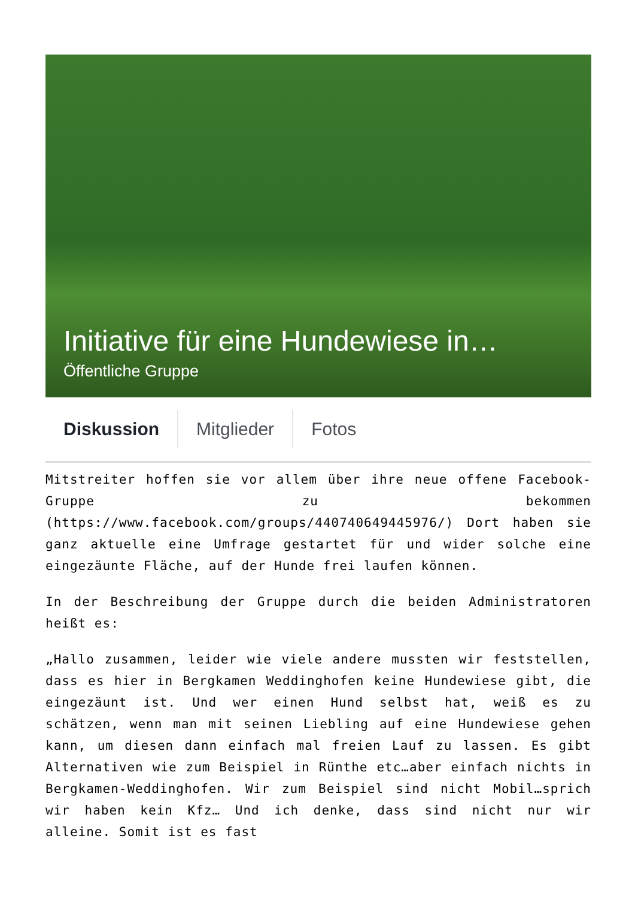Initiative für eine Hundewiese in…
Öffentliche Gruppe
Diskussion Mitglieder Fotos
Mitstreiter hoffen sie vor allem über ihre neue offene Facebook-Gruppe zu bekommen (https://www.facebook.com/groups/440740649445976/) Dort haben sie ganz aktuelle eine Umfrage gestartet für und wider solche eine eingezäunte Fläche, auf der Hunde frei laufen können.
In der Beschreibung der Gruppe durch die beiden Administratoren heißt es:
„Hallo zusammen, leider wie viele andere mussten wir feststellen, dass es hier in Bergkamen Weddinghofen keine Hundewiese gibt, die eingezäunt ist. Und wer einen Hund selbst hat, weiß es zu schätzen, wenn man mit seinen Liebling auf eine Hundewiese gehen kann, um diesen dann einfach mal freien Lauf zu lassen. Es gibt Alternativen wie zum Beispiel in Rünthe etc…aber einfach nichts in Bergkamen-Weddinghofen. Wir zum Beispiel sind nicht Mobil…sprich wir haben kein Kfz… Und ich denke, dass sind nicht nur wir alleine. Somit ist es fast